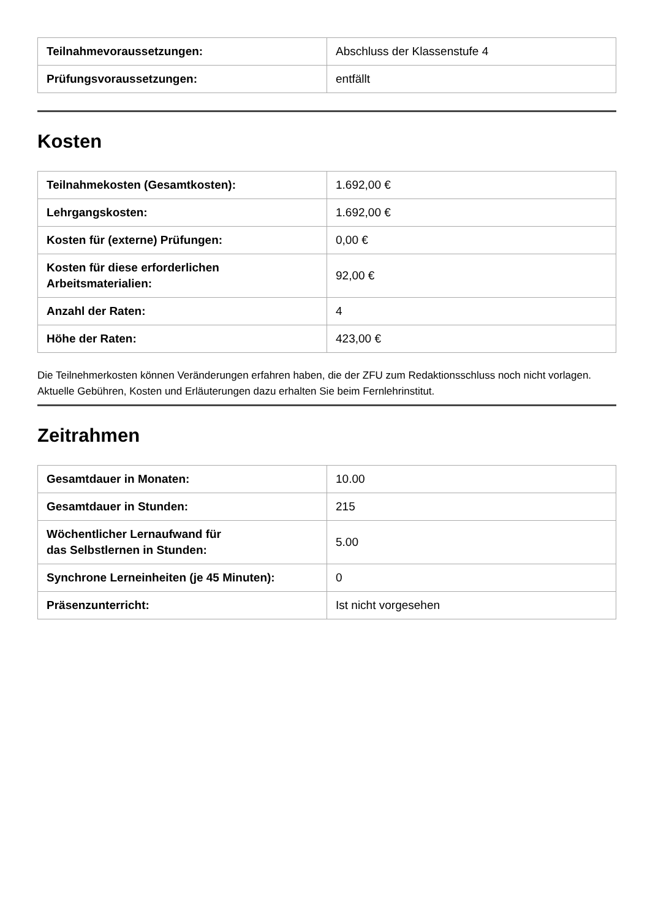| Teilnahmevoraussetzungen: | Abschluss der Klassenstufe 4 |
| Prüfungsvoraussetzungen: | entfällt |
Kosten
| Teilnahmekosten (Gesamtkosten): | 1.692,00 € |
| Lehrgangskosten: | 1.692,00 € |
| Kosten für (externe) Prüfungen: | 0,00 € |
| Kosten für diese erforderlichen Arbeitsmaterialien: | 92,00 € |
| Anzahl der Raten: | 4 |
| Höhe der Raten: | 423,00 € |
Die Teilnehmerkosten können Veränderungen erfahren haben, die der ZFU zum Redaktionsschluss noch nicht vorlagen. Aktuelle Gebühren, Kosten und Erläuterungen dazu erhalten Sie beim Fernlehrinstitut.
Zeitrahmen
| Gesamtdauer in Monaten: | 10.00 |
| Gesamtdauer in Stunden: | 215 |
| Wöchentlicher Lernaufwand für das Selbstlernen in Stunden: | 5.00 |
| Synchrone Lerneinheiten (je 45 Minuten): | 0 |
| Präsenzunterricht: | Ist nicht vorgesehen |